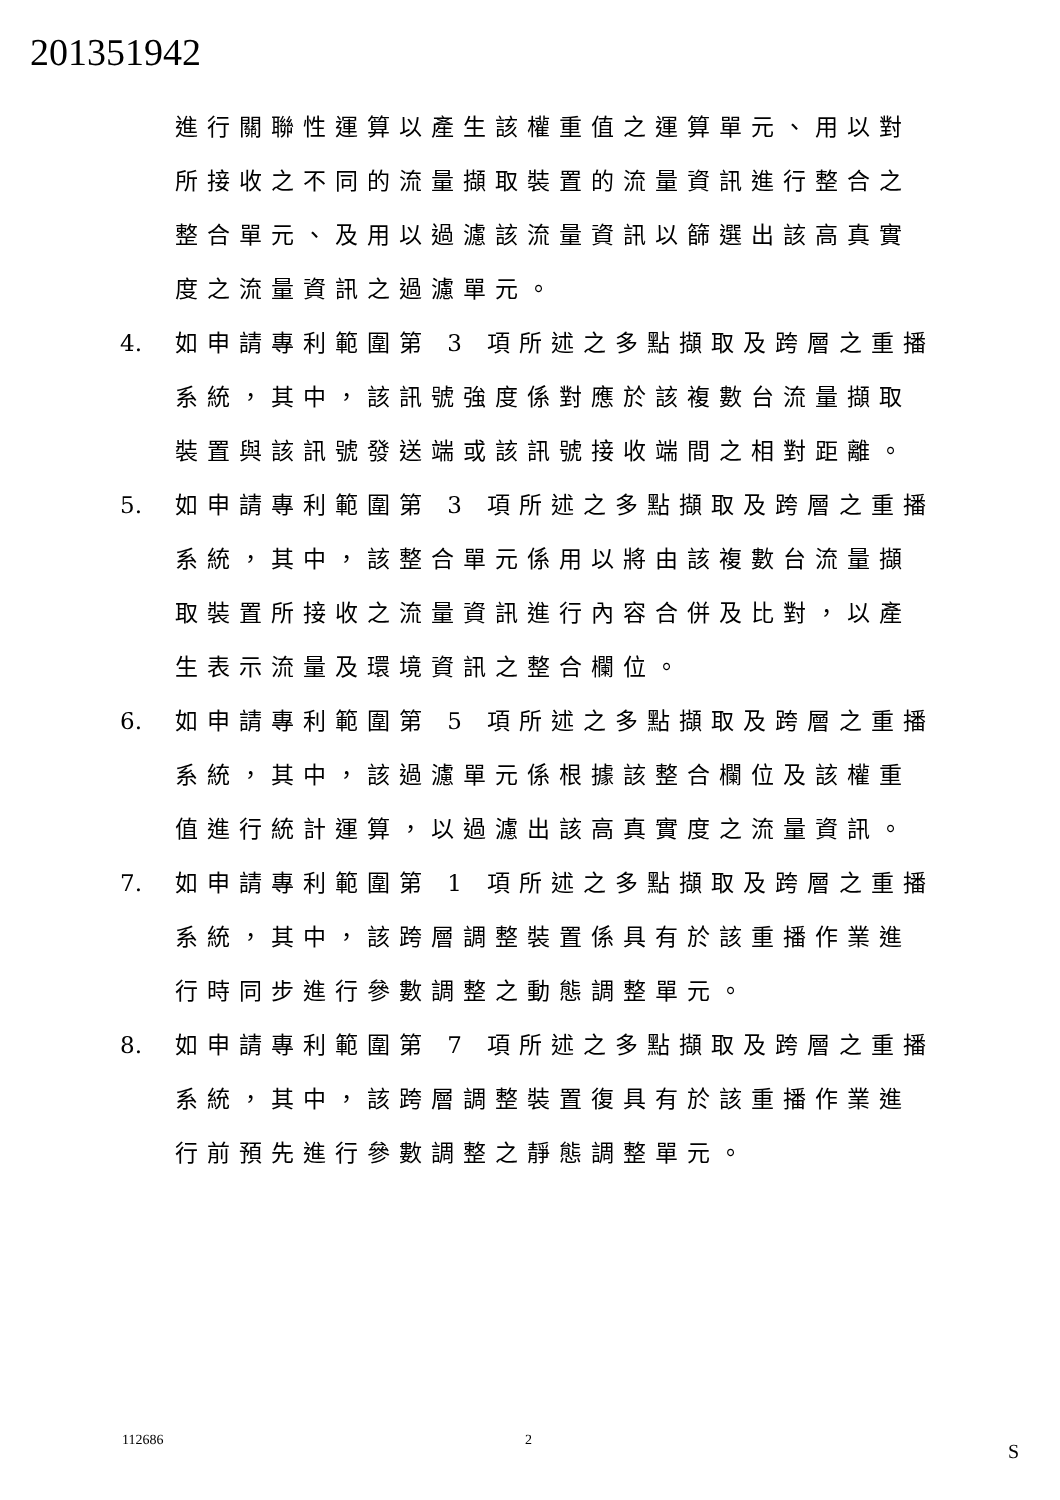201351942
進行關聯性運算以產生該權重值之運算單元、用以對所接收之不同的流量擷取裝置的流量資訊進行整合之整合單元、及用以過濾該流量資訊以篩選出該高真實度之流量資訊之過濾單元。
4. 如申請專利範圍第 3 項所述之多點擷取及跨層之重播系統，其中，該訊號強度係對應於該複數台流量擷取裝置與該訊號發送端或該訊號接收端間之相對距離。
5. 如申請專利範圍第 3 項所述之多點擷取及跨層之重播系統，其中，該整合單元係用以將由該複數台流量擷取裝置所接收之流量資訊進行內容合併及比對，以產生表示流量及環境資訊之整合欄位。
6. 如申請專利範圍第 5 項所述之多點擷取及跨層之重播系統，其中，該過濾單元係根據該整合欄位及該權重值進行統計運算，以過濾出該高真實度之流量資訊。
7. 如申請專利範圍第 1 項所述之多點擷取及跨層之重播系統，其中，該跨層調整裝置係具有於該重播作業進行時同步進行參數調整之動態調整單元。
8. 如申請專利範圍第 7 項所述之多點擷取及跨層之重播系統，其中，該跨層調整裝置復具有於該重播作業進行前預先進行參數調整之靜態調整單元。
112686 2 S